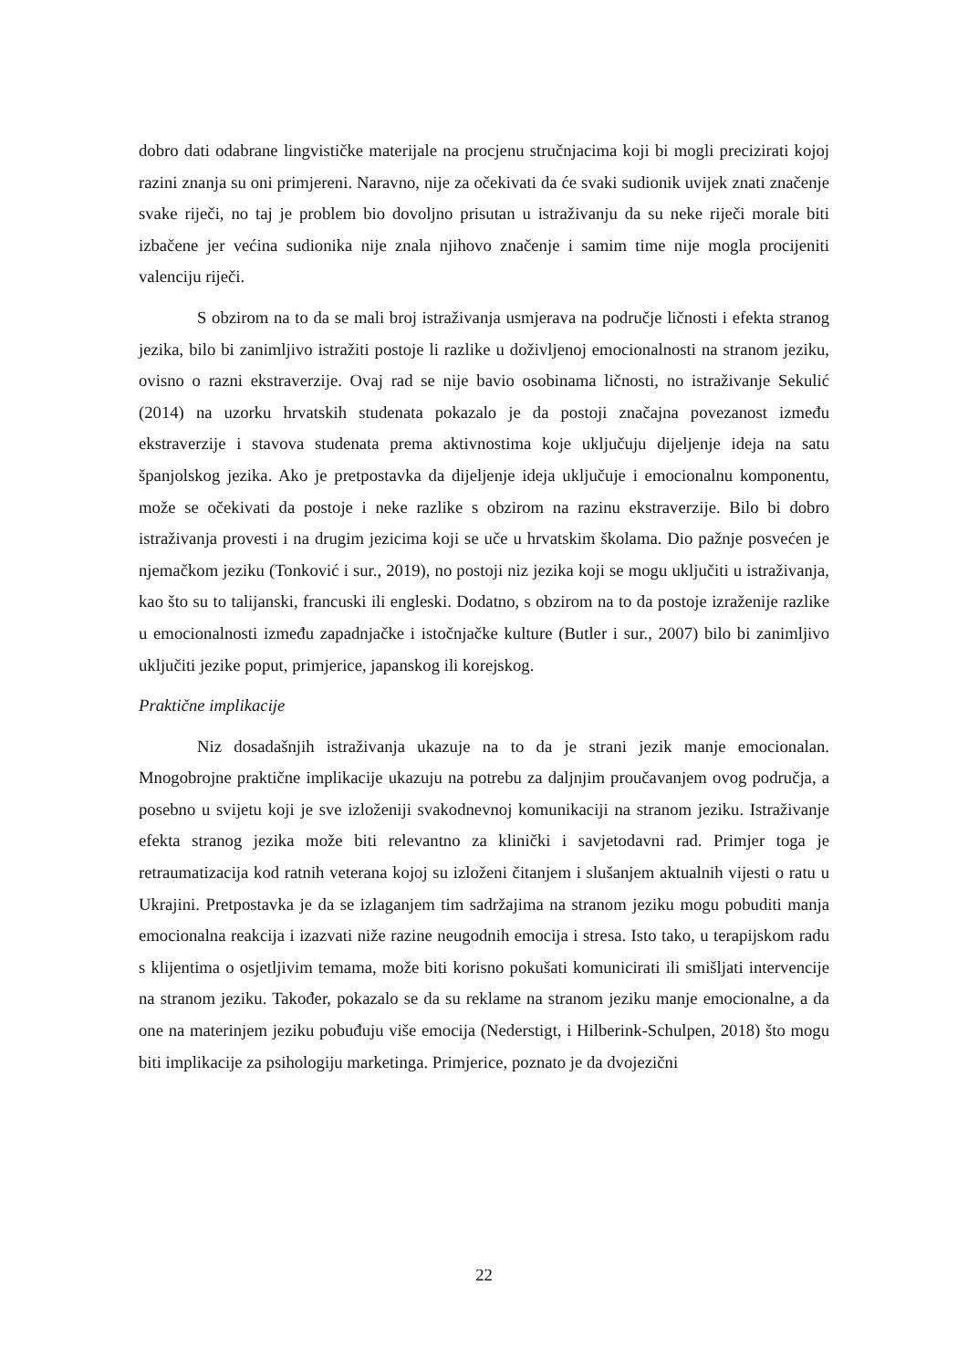dobro dati odabrane lingvističke materijale na procjenu stručnjacima koji bi mogli precizirati kojoj razini znanja su oni primjereni. Naravno, nije za očekivati da će svaki sudionik uvijek znati značenje svake riječi, no taj je problem bio dovoljno prisutan u istraživanju da su neke riječi morale biti izbačene jer većina sudionika nije znala njihovo značenje i samim time nije mogla procijeniti valenciju riječi.
S obzirom na to da se mali broj istraživanja usmjerava na područje ličnosti i efekta stranog jezika, bilo bi zanimljivo istražiti postoje li razlike u doživljenoj emocionalnosti na stranom jeziku, ovisno o razni ekstraverzije. Ovaj rad se nije bavio osobinama ličnosti, no istraživanje Sekulić (2014) na uzorku hrvatskih studenata pokazalo je da postoji značajna povezanost između ekstraverzije i stavova studenata prema aktivnostima koje uključuju dijeljenje ideja na satu španjolskog jezika. Ako je pretpostavka da dijeljenje ideja uključuje i emocionalnu komponentu, može se očekivati da postoje i neke razlike s obzirom na razinu ekstraverzije. Bilo bi dobro istraživanja provesti i na drugim jezicima koji se uče u hrvatskim školama. Dio pažnje posvećen je njemačkom jeziku (Tonković i sur., 2019), no postoji niz jezika koji se mogu uključiti u istraživanja, kao što su to talijanski, francuski ili engleski. Dodatno, s obzirom na to da postoje izraženije razlike u emocionalnosti između zapadnjačke i istočnjačke kulture (Butler i sur., 2007) bilo bi zanimljivo uključiti jezike poput, primjerice, japanskog ili korejskog.
Praktične implikacije
Niz dosadašnjih istraživanja ukazuje na to da je strani jezik manje emocionalan. Mnogobrojne praktične implikacije ukazuju na potrebu za daljnjim proučavanjem ovog područja, a posebno u svijetu koji je sve izloženiji svakodnevnoj komunikaciji na stranom jeziku. Istraživanje efekta stranog jezika može biti relevantno za klinički i savjetodavni rad. Primjer toga je retraumatizacija kod ratnih veterana kojoj su izloženi čitanjem i slušanjem aktualnih vijesti o ratu u Ukrajini. Pretpostavka je da se izlaganjem tim sadržajima na stranom jeziku mogu pobuditi manja emocionalna reakcija i izazvati niže razine neugodnih emocija i stresa. Isto tako, u terapijskom radu s klijentima o osjetljivim temama, može biti korisno pokušati komunicirati ili smišljati intervencije na stranom jeziku. Također, pokazalo se da su reklame na stranom jeziku manje emocionalne, a da one na materinjem jeziku pobuđuju više emocija (Nederstigt, i Hilberink-Schulpen, 2018) što mogu biti implikacije za psihologiju marketinga. Primjerice, poznato je da dvojezični
22